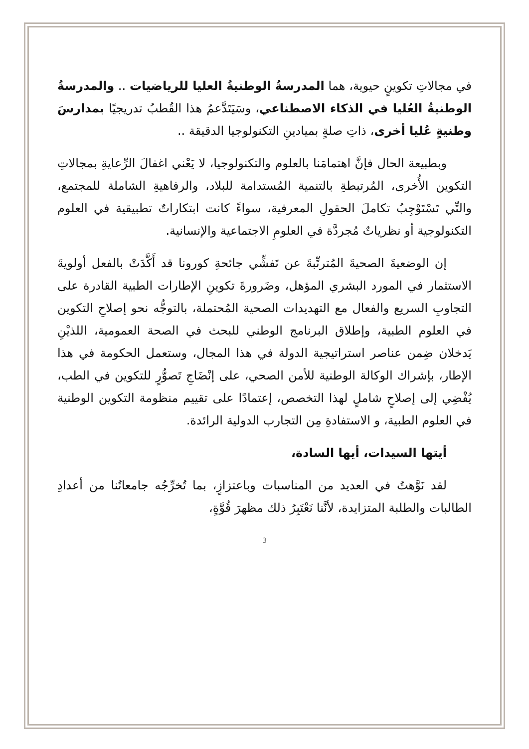في مجالاتِ تكوينٍ حيوية، هما المدرسةُ الوطنيةُ العليا للرياضيات .. والمدرسةُ الوطنيةُ العُليا في الذكاء الاصطناعي، وسَيَتَدَّعمُ هذا القُطبُ تدريجيًا بمدارسَ وطنيةٍ عُليا أخرى، ذاتِ صلةٍ بميادينِ التكنولوجيا الدقيقة ..
وبطبيعة الحال فإنَّ اهتمامَنا بالعلوم والتكنولوجيا، لا يَعْني اغفالَ الرِّعايةِ بمجالاتِ التكوين الأُخرى، المُرتبطةِ بالتنمية المُستدامة للبلاد، والرفاهيةِ الشاملة للمجتمع، والتِّي تَسْتَوْجِبُ تكاملَ الحقولِ المعرفية، سواءً كانت ابتكاراتٌ تطبيقية في العلوم التكنولوجية أو نظرياتٌ مُجردَّة في العلومِ الاجتماعية والإنسانية.
إن الوضعيةَ الصحيةَ المُترتِّبةَ عن تَفشِّي جائحةِ كورونا قد أَكَّدَتْ بالفعل أولويةَ الاستثمار في المورد البشري المؤهل، وضَرورةَ تكوينِ الإطارات الطبية القادرة على التجاوبِ السريع والفعال مع التهديدات الصحية المُحتملة، بالتوجُّه نحو إصلاحِ التكوين في العلوم الطبية، وإطلاق البرنامج الوطني للبحث في الصحة العمومية، اللذيْنِ يَدخلان ضِمن عناصر استراتيجية الدولة في هذا المجال، وستعمل الحكومة في هذا الإطار، بإشراك الوكالة الوطنية للأمن الصحي، على إنْضَاجِ تَصوُّرٍ للتكوين في الطب، يُفْضِي إلى إصلاحٍ شاملٍ لهذا التخصص، إعتمادًا على تقييم منظومة التكوين الوطنية في العلوم الطبية، و الاستفادةِ مِن التجارب الدولية الرائدة.
أيتها السيدات، أيها السادة،
لقد نَوَّهتُ في العديد من المناسبات وباعتزازٍ، بما تُخرِّجُه جامعاتُنا من أعدادِ الطالبات والطلبة المتزايدة، لأنَّنا نَعْتَبِرُ ذلك مظهرَ قُوَّةٍ،
3